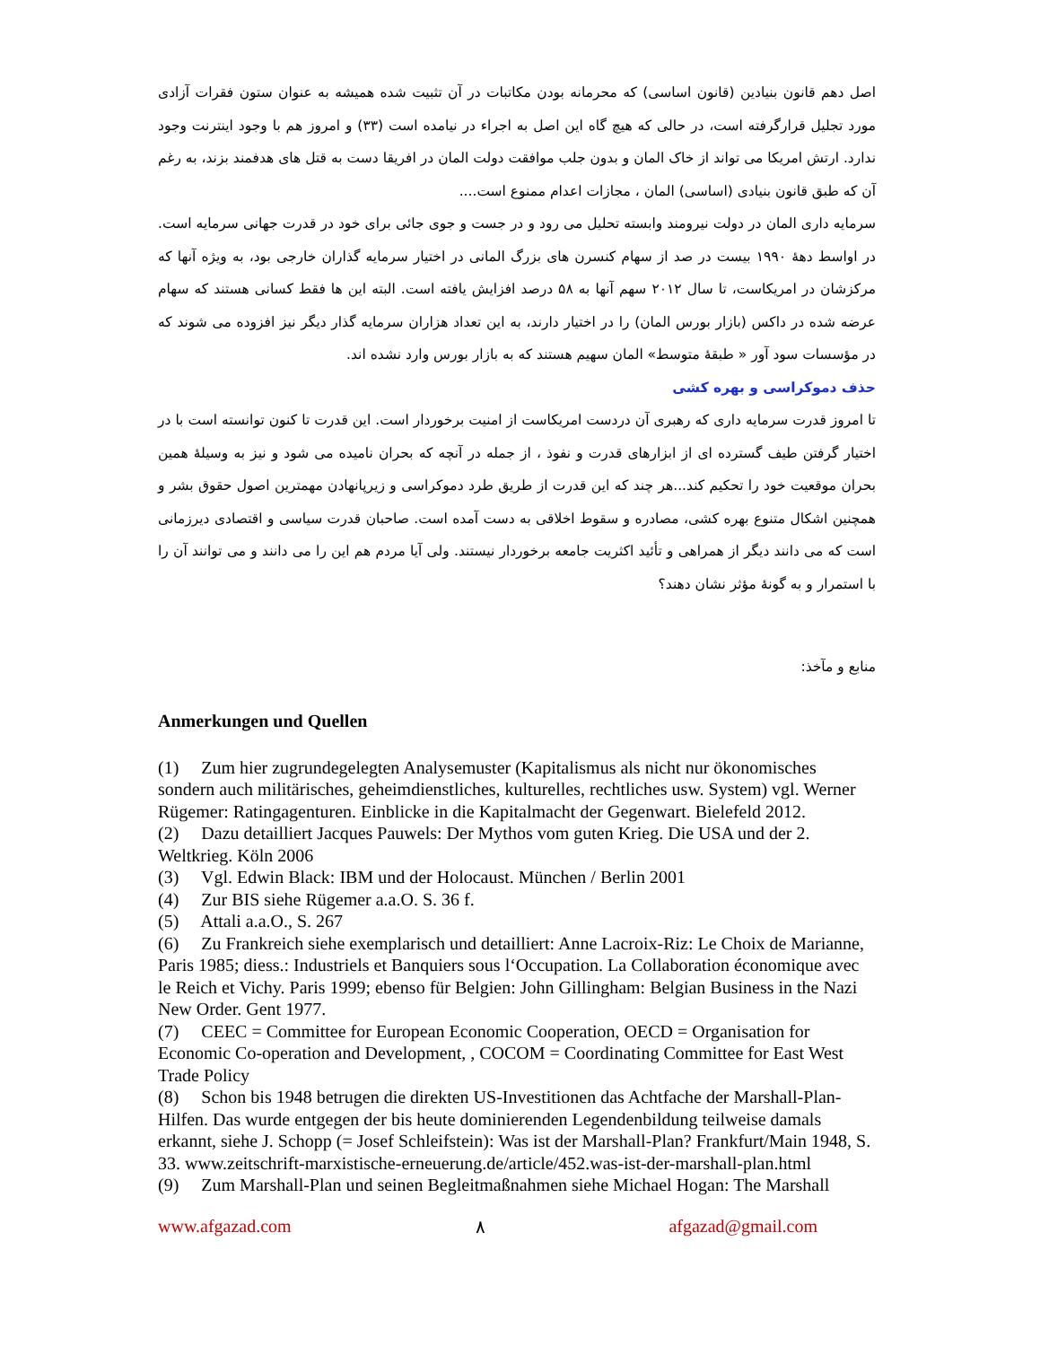اصل دهم قانون بنیادین (قانون اساسی) که محرمانه بودن مکاتبات در آن تثبیت شده همیشه به عنوان ستون فقرات آزادی مورد تجلیل قرارگرفته است، در حالی که هیچ گاه این اصل به اجراء در نیامده است (۳۳) و امروز هم با وجود اینترنت وجود ندارد. ارتش امریکا می تواند از خاک المان و بدون جلب موافقت دولت المان در افریقا دست به قتل های هدفمند بزند، به رغم آن که طبق قانون بنیادی (اساسی) المان ، مجازات اعدام ممنوع است....
سرمایه داری المان در دولت نیرومند وابسته تحلیل می رود و در جست و جوی جائی برای خود در قدرت جهانی سرمایه است. در اواسط دهۀ ۱۹۹۰ بیست در صد از سهام کنسرن های بزرگ المانی در اختیار سرمایه گذاران خارجی بود، به ویژه آنها که مرکزشان در امریکاست، تا سال ۲۰۱۲ سهم آنها به ۵۸ درصد افزایش یافته است. البته این ها فقط کسانی هستند که سهام عرضه شده در داکس (بازار بورس المان) را در اختیار دارند، به این تعداد هزاران سرمایه گذار دیگر نیز افزوده می شوند که در مؤسسات سود آور « طبقۀ متوسط» المان سهیم هستند که به بازار بورس وارد نشده اند.
حذف دموکراسی و بهره کشی
تا امروز قدرت سرمایه داری که رهبری آن دردست امریکاست از امنیت برخوردار است. این قدرت تا کنون توانسته است با در اختیار گرفتن طیف گسترده ای از ابزارهای قدرت و نفوذ ، از جمله در آنچه که بحران نامیده می شود و نیز به وسیلۀ همین بحران موقعیت خود را تحکیم کند...هر چند که این قدرت از طریق طرد دموکراسی و زیرپانهادن مهمترین اصول حقوق بشر و همچنین اشکال متنوع بهره کشی، مصادره و سقوط اخلاقی به دست آمده است. صاحبان قدرت سیاسی و اقتصادی دیرزمانی است که می دانند دیگر از همراهی و تأئید اکثریت جامعه برخوردار نیستند. ولی آیا مردم هم این را می دانند و می توانند آن را با استمرار و به گونۀ مؤثر نشان دهند؟
منابع و مآخذ:
Anmerkungen und Quellen
(1) Zum hier zugrundegelegten Analysemuster (Kapitalismus als nicht nur ökonomisches sondern auch militärisches, geheimdienstliches, kulturelles, rechtliches usw. System) vgl. Werner Rügemer: Ratingagenturen. Einblicke in die Kapitalmacht der Gegenwart. Bielefeld 2012.
(2) Dazu detailliert Jacques Pauwels: Der Mythos vom guten Krieg. Die USA und der 2. Weltkrieg. Köln 2006
(3) Vgl. Edwin Black: IBM und der Holocaust. München / Berlin 2001
(4) Zur BIS siehe Rügemer a.a.O. S. 36 f.
(5) Attali a.a.O., S. 267
(6) Zu Frankreich siehe exemplarisch und detailliert: Anne Lacroix-Riz: Le Choix de Marianne, Paris 1985; diess.: Industriels et Banquiers sous l‘Occupation. La Collaboration économique avec le Reich et Vichy. Paris 1999; ebenso für Belgien: John Gillingham: Belgian Business in the Nazi New Order. Gent 1977.
(7) CEEC = Committee for European Economic Cooperation, OECD = Organisation for Economic Co-operation and Development, , COCOM = Coordinating Committee for East West Trade Policy
(8) Schon bis 1948 betrugen die direkten US-Investitionen das Achtfache der Marshall-Plan-Hilfen. Das wurde entgegen der bis heute dominierenden Legendenbildung teilweise damals erkannt, siehe J. Schopp (= Josef Schleifstein): Was ist der Marshall-Plan? Frankfurt/Main 1948, S. 33. www.zeitschrift-marxistische-erneuerung.de/article/452.was-ist-der-marshall-plan.html
(9) Zum Marshall-Plan und seinen Begleitmaßnahmen siehe Michael Hogan: The Marshall
www.afgazad.com ۸ afgazad@gmail.com